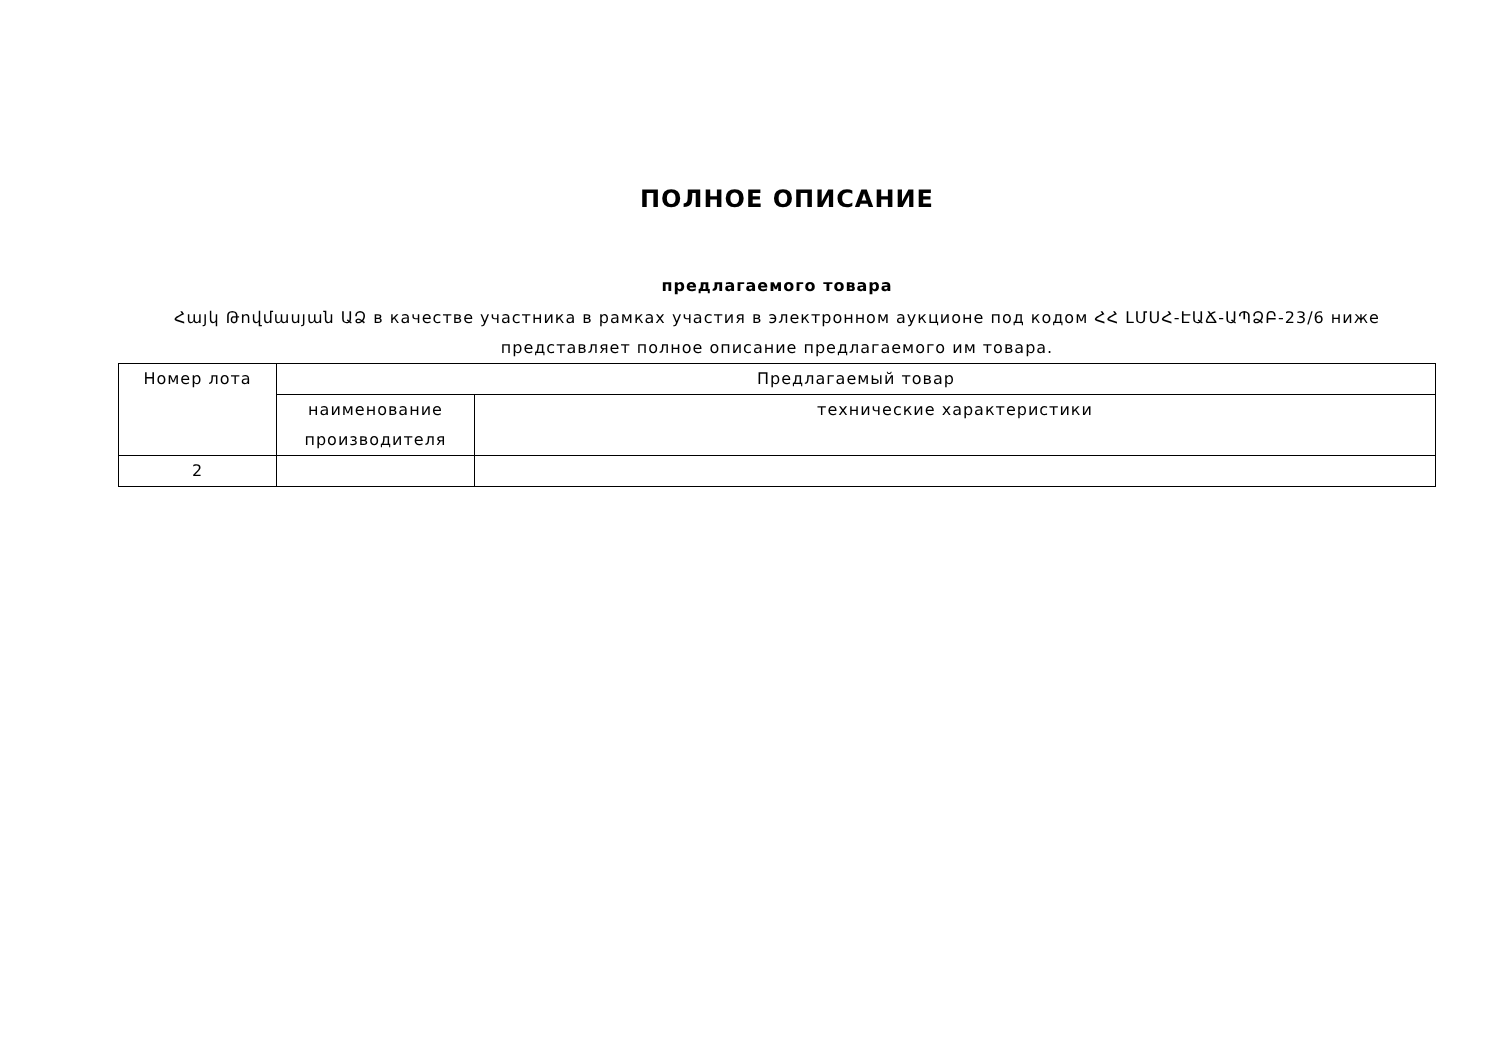ПОЛНОЕ ОПИСАНИЕ
предлагаемого товара
Հայկ Թովմասյան ԱՁ в качестве участника в рамках участия в электронном аукционе под кодом ՀՀ ԼՄՍՀ-ԷԱՃ-ԱՊՁԲ-23/6 ниже представляет полное описание предлагаемого им товара.
| Номер лота | Предлагаемый товар | |
| --- | --- | --- |
| | наименование производителя | технические характеристики |
| 2 | | |